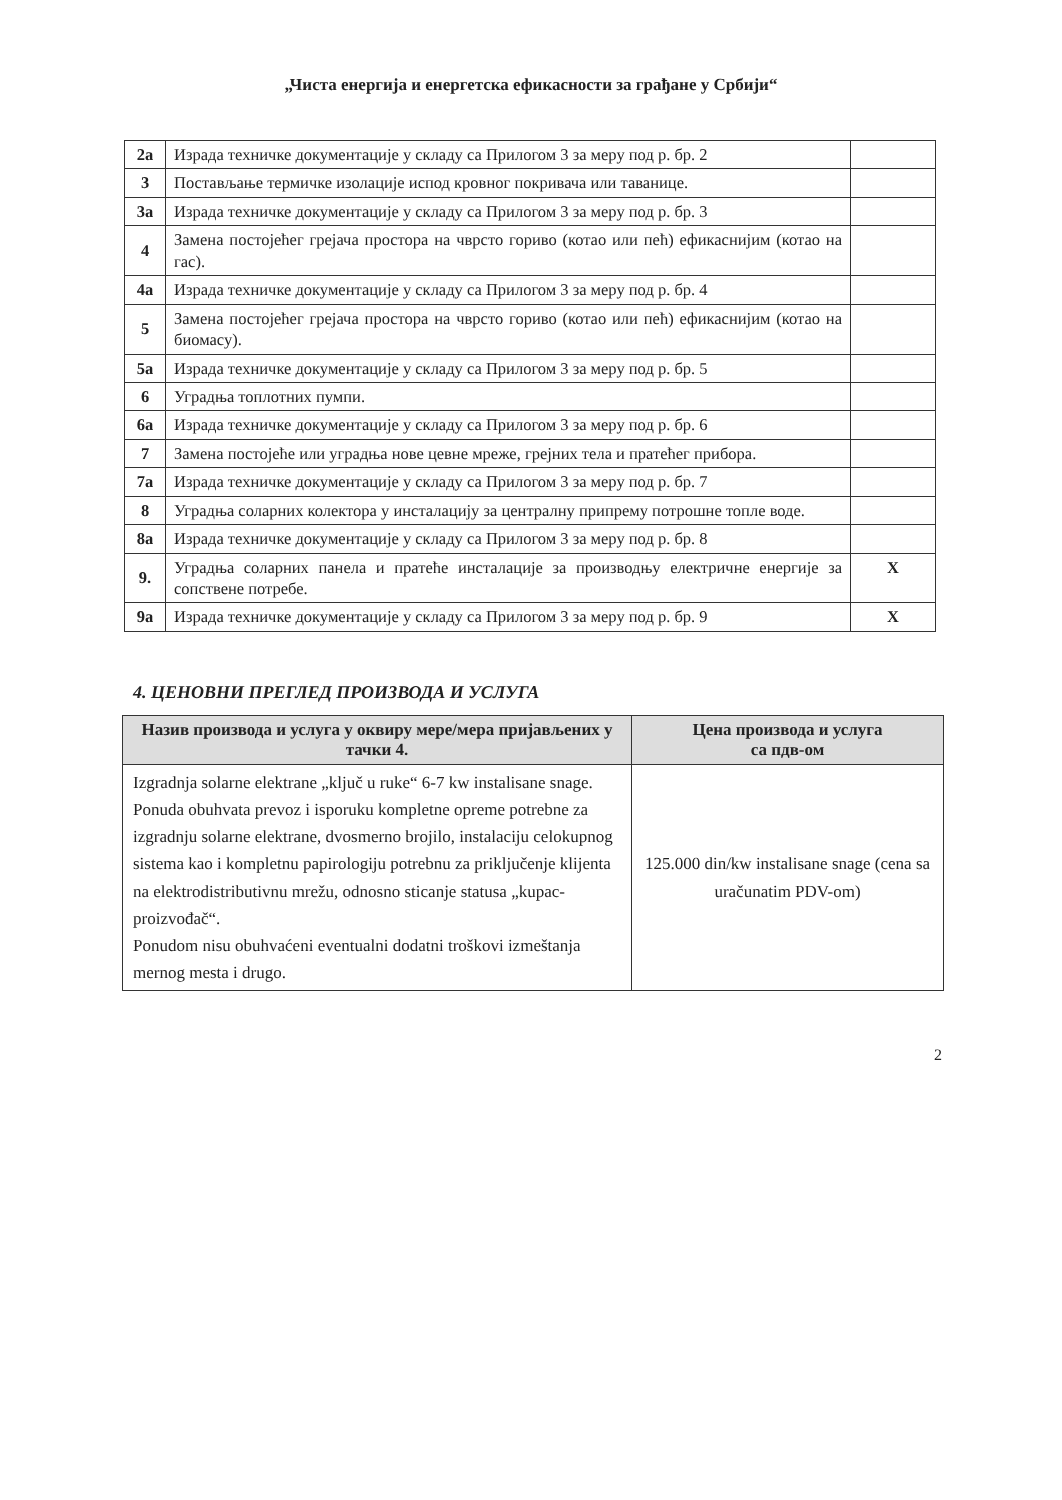„Чиста енергија и енергетска ефикасности за грађане у Србији“
| 2а | Израда техничке документације у складу са Прилогом 3 за меру под р. бр. 2 | |
| 3 | Постављање термичке изолације испод кровног покривача или таванице. | |
| 3а | Израда техничке документације у складу са Прилогом 3 за меру под р. бр. 3 | |
| 4 | Замена постојећег грејача простора на чврсто гориво (котао или пећ) ефикаснијим (котао на гас). | |
| 4а | Израда техничке документације у складу са Прилогом 3 за меру под р. бр. 4 | |
| 5 | Замена постојећег грејача простора на чврсто гориво (котао или пећ) ефикаснијим (котао на биомасу). | |
| 5а | Израда техничке документације у складу са Прилогом 3 за меру под р. бр. 5 | |
| 6 | Уградња топлотних пумпи. | |
| 6а | Израда техничке документације у складу са Прилогом 3 за меру под р. бр. 6 | |
| 7 | Замена постојеће или уградња нове цевне мреже, грејних тела и пратећег прибора. | |
| 7а | Израда техничке документације у складу са Прилогом 3 за меру под р. бр. 7 | |
| 8 | Уградња соларних колектора у инсталацију за централну припрему потрошне топле воде. | |
| 8а | Израда техничке документације у складу са Прилогом 3 за меру под р. бр. 8 | |
| 9. | Уградња соларних панела и пратеће инсталације за производњу електричне енергије за сопствене потребе. | X |
| 9а | Израда техничке документације у складу са Прилогом 3 за меру под р. бр. 9 | X |
4. ЦЕНОВНИ ПРЕГЛЕД ПРОИЗВОДА И УСЛУГА
| Назив производа и услуга у оквиру мере/мера пријављених у тачки 4. | Цена производа и услуга са пдв-ом |
| --- | --- |
| Izgradnja solarne elektrane „ključ u ruke“ 6-7 kw instalisane snage. Ponuda obuhvata prevoz i isporuku kompletne opreme potrebne za izgradnju solarne elektrane, dvosmerno brojilo, instalaciju celokupnog sistema kao i kompletnu papirologiju potrebnu za priključenje klijenta na elektrodistributivnu mrežu, odnosno sticanje statusa „kupac-proizvođač“. Ponudom nisu obuhvaćeni eventualni dodatni troškovi izmeštanja mernog mesta i drugo. | 125.000 din/kw instalisane snage (cena sa uračunatim PDV-om) |
2